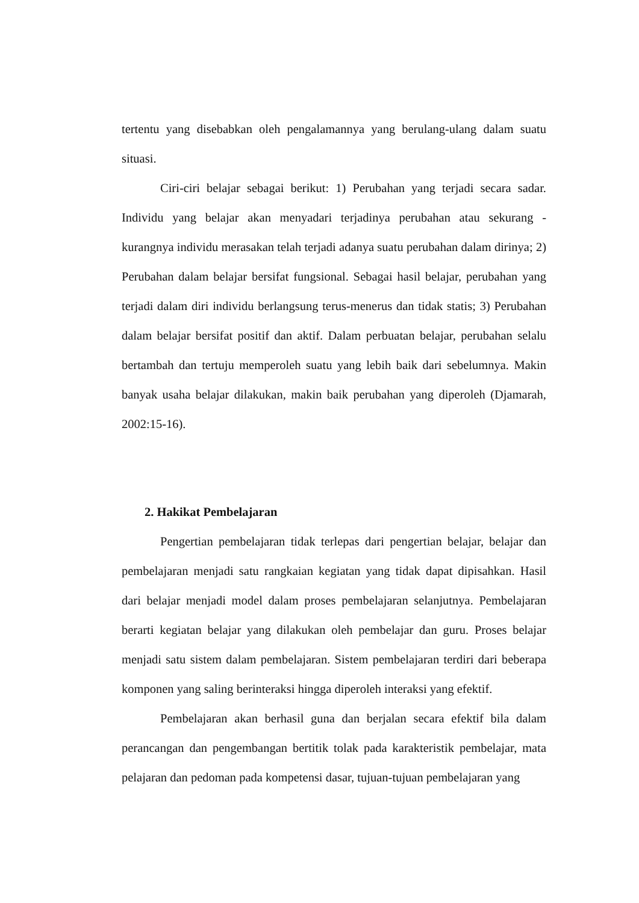tertentu yang disebabkan oleh pengalamannya yang berulang-ulang dalam suatu situasi.
Ciri-ciri belajar sebagai berikut: 1) Perubahan yang terjadi secara sadar. Individu yang belajar akan menyadari terjadinya perubahan atau sekurang - kurangnya individu merasakan telah terjadi adanya suatu perubahan dalam dirinya; 2) Perubahan dalam belajar bersifat fungsional. Sebagai hasil belajar, perubahan yang terjadi dalam diri individu berlangsung terus-menerus dan tidak statis; 3) Perubahan dalam belajar bersifat positif dan aktif. Dalam perbuatan belajar, perubahan selalu bertambah dan tertuju memperoleh suatu yang lebih baik dari sebelumnya. Makin banyak usaha belajar dilakukan, makin baik perubahan yang diperoleh (Djamarah, 2002:15-16).
2. Hakikat Pembelajaran
Pengertian pembelajaran tidak terlepas dari pengertian belajar, belajar dan pembelajaran menjadi satu rangkaian kegiatan yang tidak dapat dipisahkan. Hasil dari belajar menjadi model dalam proses pembelajaran selanjutnya. Pembelajaran berarti kegiatan belajar yang dilakukan oleh pembelajar dan guru. Proses belajar menjadi satu sistem dalam pembelajaran. Sistem pembelajaran terdiri dari beberapa komponen yang saling berinteraksi hingga diperoleh interaksi yang efektif.
Pembelajaran akan berhasil guna dan berjalan secara efektif bila dalam perancangan dan pengembangan bertitik tolak pada karakteristik pembelajar, mata pelajaran dan pedoman pada kompetensi dasar, tujuan-tujuan pembelajaran yang